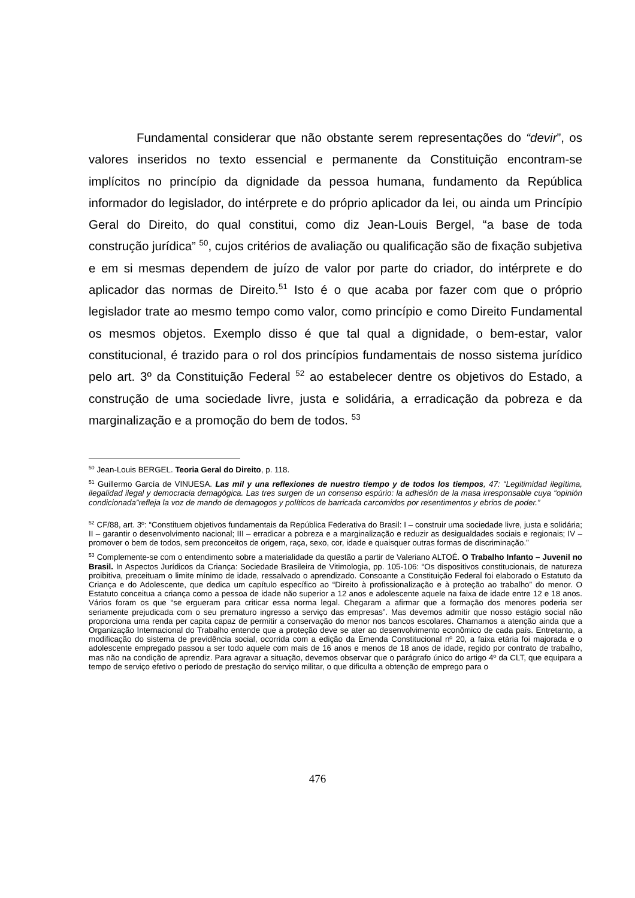Fundamental considerar que não obstante serem representações do “devir”, os valores inseridos no texto essencial e permanente da Constituição encontram-se implícitos no princípio da dignidade da pessoa humana, fundamento da República informador do legislador, do intérprete e do próprio aplicador da lei, ou ainda um Princípio Geral do Direito, do qual constitui, como diz Jean-Louis Bergel, “a base de toda construção jurídica” <sup>50</sup>, cujos critérios de avaliação ou qualificação são de fixação subjetiva e em si mesmas dependem de juízo de valor por parte do criador, do intérprete e do aplicador das normas de Direito.<sup>51</sup> Isto é o que acaba por fazer com que o próprio legislador trate ao mesmo tempo como valor, como princípio e como Direito Fundamental os mesmos objetos. Exemplo disso é que tal qual a dignidade, o bem-estar, valor constitucional, é trazido para o rol dos princípios fundamentais de nosso sistema jurídico pelo art. 3º da Constituição Federal <sup>52</sup> ao estabelecer dentre os objetivos do Estado, a construção de uma sociedade livre, justa e solidária, a erradicação da pobreza e da marginalização e a promoção do bem de todos. <sup>53</sup>
<sup>50</sup> Jean-Louis BERGEL. Teoria Geral do Direito, p. 118.
<sup>51</sup> Guillermo García de VINUESA. Las mil y una reflexiones de nuestro tiempo y de todos los tiempos, 47: “Legitimidad ilegítima, ilegalidad ilegal y democracia demagógica. Las tres surgen de un consenso espúrio: la adhesión de la masa irresponsable cuya “opinión condicionada”refleja la voz de mando de demagogos y políticos de barricada carcomidos por resentimentos y ebrios de poder.”
<sup>52</sup> CF/88, art. 3º: “Constituem objetivos fundamentais da República Federativa do Brasil: I – construir uma sociedade livre, justa e solidária; II – garantir o desenvolvimento nacional; III – erradicar a pobreza e a marginalização e reduzir as desigualdades sociais e regionais; IV – promover o bem de todos, sem preconceitos de origem, raça, sexo, cor, idade e quaisquer outras formas de discriminação.”
<sup>53</sup> Complemente-se com o entendimento sobre a materialidade da questão a partir de Valeriano ALTOÉ. O Trabalho Infanto – Juvenil no Brasil. In Aspectos Jurídicos da Criança: Sociedade Brasileira de Vitimologia, pp. 105-106: “Os dispositivos constitucionais, de natureza proibitiva, preceituam o limite mínimo de idade, ressalvado o aprendizado. Consoante a Constituição Federal foi elaborado o Estatuto da Criança e do Adolescente, que dedica um capítulo específico ao “Direito à profissionalização e à proteção ao trabalho” do menor. O Estatuto conceitua a criança como a pessoa de idade não superior a 12 anos e adolescente aquele na faixa de idade entre 12 e 18 anos. Vários foram os que “se ergueram para criticar essa norma legal. Chegaram a afirmar que a formação dos menores poderia ser seriamente prejudicada com o seu prematuro ingresso a serviço das empresas”. Mas devemos admitir que nosso estágio social não proporciona uma renda per capita capaz de permitir a conservação do menor nos bancos escolares. Chamamos a atenção ainda que a Organização Internacional do Trabalho entende que a proteção deve se ater ao desenvolvimento econômico de cada país. Entretanto, a modificação do sistema de previdência social, ocorrida com a edição da Emenda Constitucional nº 20, a faixa etária foi majorada e o adolescente empregado passou a ser todo aquele com mais de 16 anos e menos de 18 anos de idade, regido por contrato de trabalho, mas não na condição de aprendiz. Para agravar a situação, devemos observar que o parágrafo único do artigo 4º da CLT, que equipara a tempo de serviço efetivo o período de prestação do serviço militar, o que dificulta a obtenção de emprego para o
476